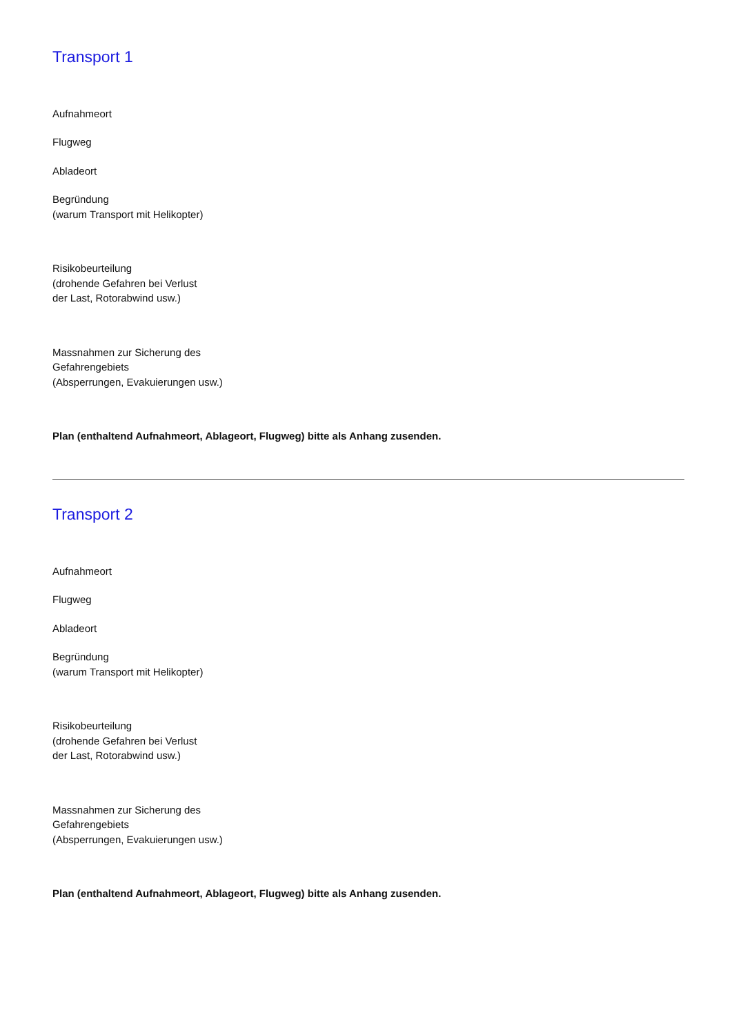Transport 1
Aufnahmeort
Flugweg
Abladeort
Begründung
(warum Transport mit Helikopter)
Risikobeurteilung
(drohende Gefahren bei Verlust
der Last, Rotorabwind usw.)
Massnahmen zur Sicherung des
Gefahrengebiets
(Absperrungen, Evakuierungen usw.)
Plan (enthaltend Aufnahmeort, Ablageort, Flugweg) bitte als Anhang zusenden.
Transport 2
Aufnahmeort
Flugweg
Abladeort
Begründung
(warum Transport mit Helikopter)
Risikobeurteilung
(drohende Gefahren bei Verlust
der Last, Rotorabwind usw.)
Massnahmen zur Sicherung des
Gefahrengebiets
(Absperrungen, Evakuierungen usw.)
Plan (enthaltend Aufnahmeort, Ablageort, Flugweg) bitte als Anhang zusenden.